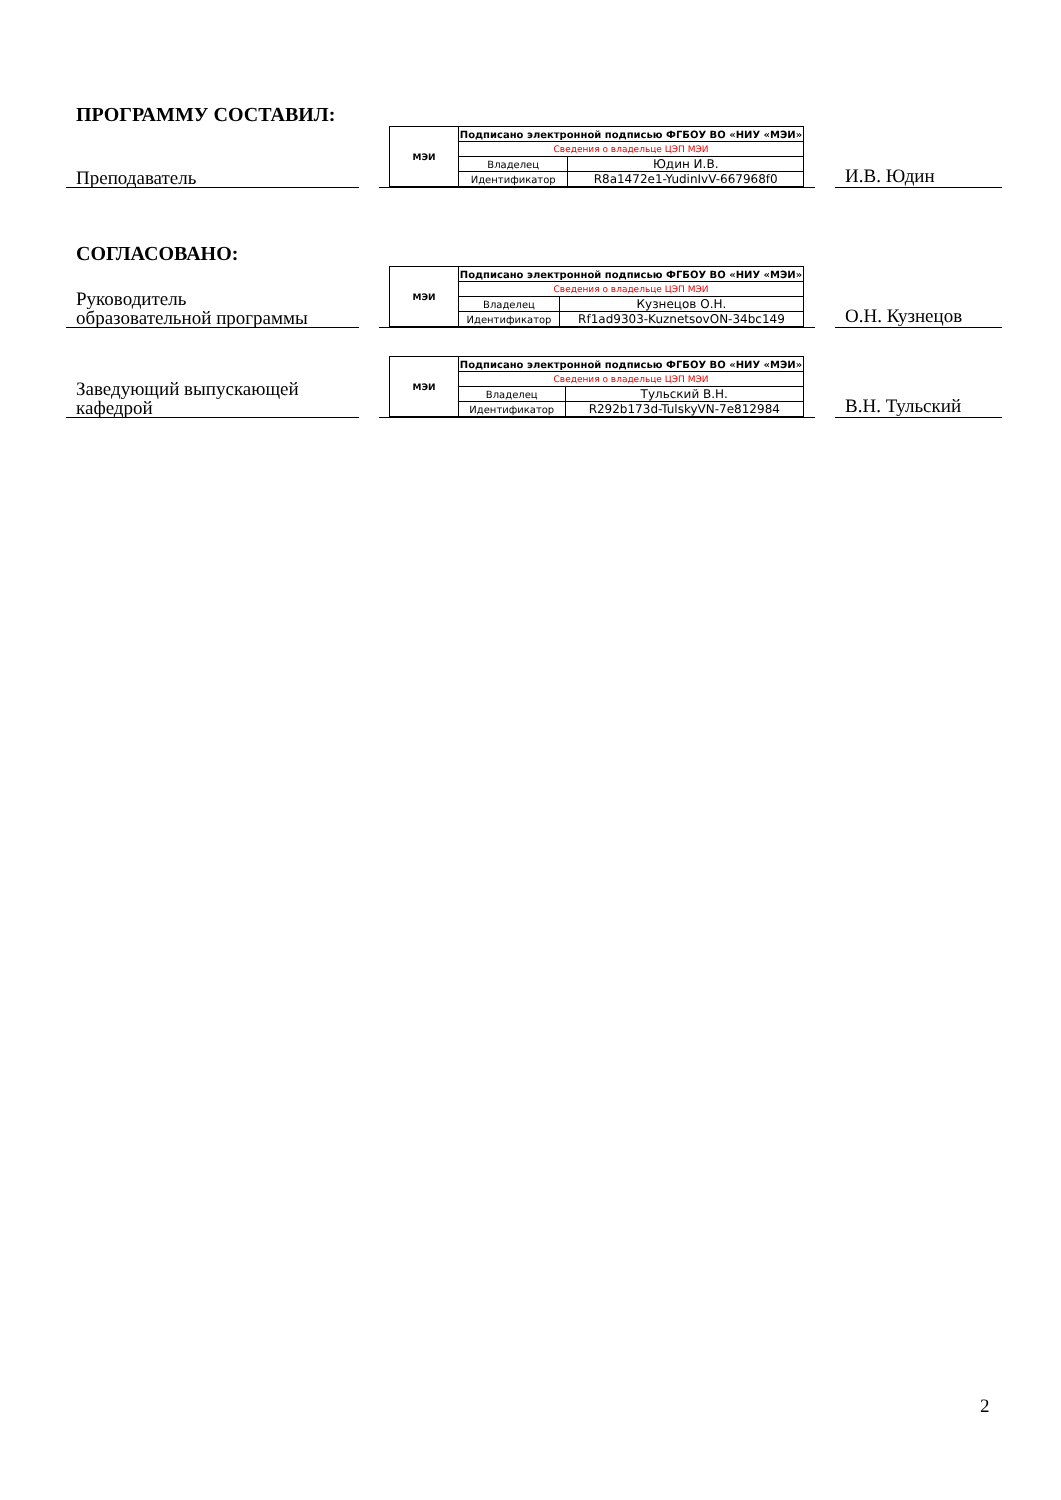ПРОГРАММУ СОСТАВИЛ:
Преподаватель
| МЭИ | Подписано электронной подписью ФГБОУ ВО «НИУ «МЭИ» | |
| | Сведения о владельце ЦЭП МЭИ | |
| | Владелец | Юдин И.В. |
| | Идентификатор | R8a1472e1-YudinIvV-667968f0 |
И.В. Юдин
СОГЛАСОВАНО:
Руководитель
образовательной программы
| МЭИ | Подписано электронной подписью ФГБОУ ВО «НИУ «МЭИ» | |
| | Сведения о владельце ЦЭП МЭИ | |
| | Владелец | Кузнецов О.Н. |
| | Идентификатор | Rf1ad9303-KuznetsovON-34bc149 |
О.Н. Кузнецов
Заведующий выпускающей
кафедрой
| МЭИ | Подписано электронной подписью ФГБОУ ВО «НИУ «МЭИ» | |
| | Сведения о владельце ЦЭП МЭИ | |
| | Владелец | Тульский В.Н. |
| | Идентификатор | R292b173d-TulskyVN-7e812984 |
В.Н. Тульский
2